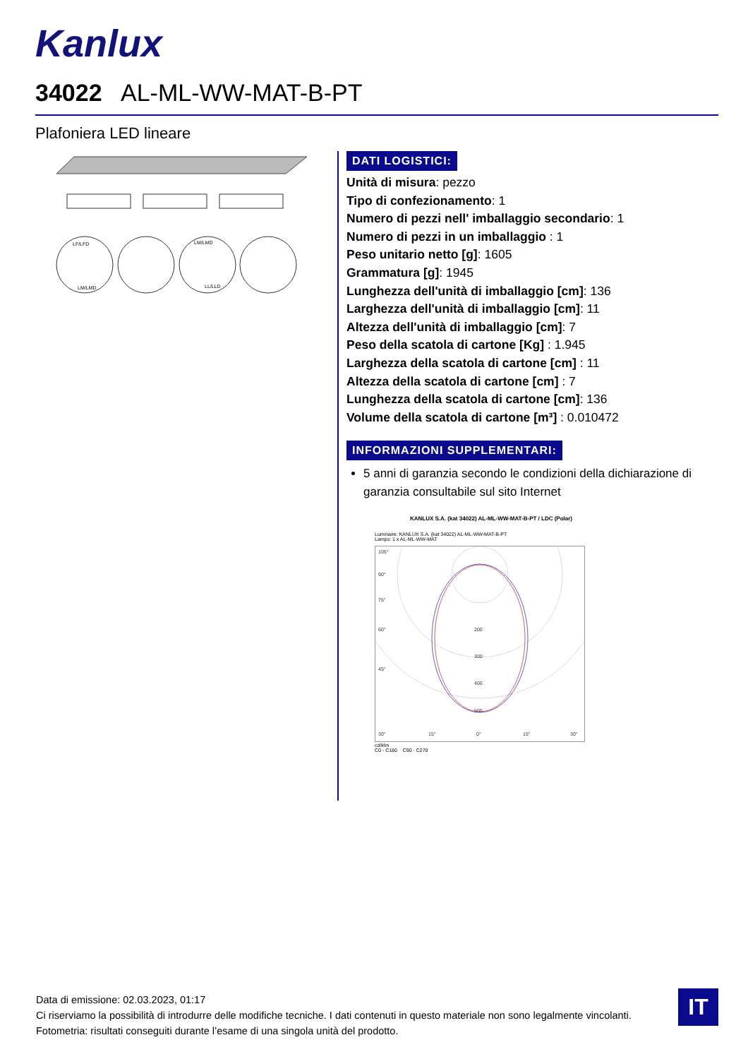Kanlux
34022 AL-ML-WW-MAT-B-PT
Plafoniera LED lineare
LF/LFD
LM/LMD
LM/LMD
LL/LLD
DATI LOGISTICI:
Unità di misura: pezzo
Tipo di confezionamento: 1
Numero di pezzi nell' imballaggio secondario: 1
Numero di pezzi in un imballaggio : 1
Peso unitario netto [g]: 1605
Grammatura [g]: 1945
Lunghezza dell'unità di imballaggio [cm]: 136
Larghezza dell'unità di imballaggio [cm]: 11
Altezza dell'unità di imballaggio [cm]: 7
Peso della scatola di cartone [Kg] : 1.945
Larghezza della scatola di cartone [cm] : 11
Altezza della scatola di cartone [cm] : 7
Lunghezza della scatola di cartone [cm]: 136
Volume della scatola di cartone [m³] : 0.010472
INFORMAZIONI SUPPLEMENTARI:
5 anni di garanzia secondo le condizioni della dichiarazione di garanzia consultabile sul sito Internet
KANLUX S.A. (kat 34022) AL-ML-WW-MAT-B-PT / LDC (Polar)
Luminaire: KANLUX S.A. (kat 34022) AL-ML-WW-MAT-B-PT
Lamps: 1 x AL-ML-WW-MAT
105°
90°
75°
60°
45°
200
300
400
500
30°
15°
0°
15°
30°
cd/klm
C0 - C180 C90 - C270
Data di emissione: 02.03.2023, 01:17
Ci riserviamo la possibilità di introdurre delle modifiche tecniche. I dati contenuti in questo materiale non sono legalmente vincolanti.
Fotometria: risultati conseguiti durante l’esame di una singola unità del prodotto.
IT